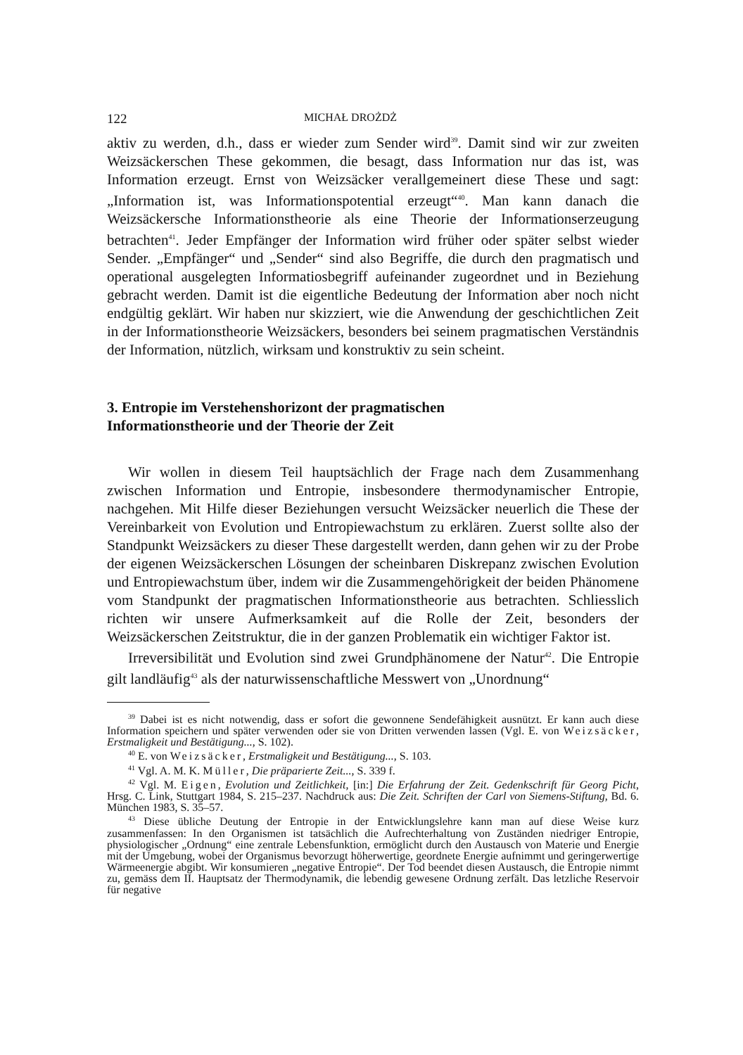122 MICHAŁ DROŻDŻ
aktiv zu werden, d.h., dass er wieder zum Sender wird<sup>39</sup>. Damit sind wir zur zweiten Weizsäckerschen These gekommen, die besagt, dass Information nur das ist, was Information erzeugt. Ernst von Weizsäcker verallgemeinert diese These und sagt: „Information ist, was Informationspotential erzeugt“<sup>40</sup>. Man kann danach die Weizsäckersche Informationstheorie als eine Theorie der Informationserzeugung betrachten<sup>41</sup>. Jeder Empfänger der Information wird früher oder später selbst wieder Sender. „Empfänger“ und „Sender“ sind also Begriffe, die durch den pragmatisch und operational ausgelegten Informatiosbegriff aufeinander zugeordnet und in Beziehung gebracht werden. Damit ist die eigentliche Bedeutung der Information aber noch nicht endgültig geklärt. Wir haben nur skizziert, wie die Anwendung der geschichtlichen Zeit in der Informationstheorie Weizsäckers, besonders bei seinem pragmatischen Verständnis der Information, nützlich, wirksam und konstruktiv zu sein scheint.
3. Entropie im Verstehenshorizont der pragmatischen
Informationstheorie und der Theorie der Zeit
Wir wollen in diesem Teil hauptsächlich der Frage nach dem Zusammenhang zwischen Information und Entropie, insbesondere thermodynamischer Entropie, nachgehen. Mit Hilfe dieser Beziehungen versucht Weizsäcker neuerlich die These der Vereinbarkeit von Evolution und Entropiewachstum zu erklären. Zuerst sollte also der Standpunkt Weizsäckers zu dieser These dargestellt werden, dann gehen wir zu der Probe der eigenen Weizsäckerschen Lösungen der scheinbaren Diskrepanz zwischen Evolution und Entropiewachstum über, indem wir die Zusammengehörigkeit der beiden Phänomene vom Standpunkt der pragmatischen Informationstheorie aus betrachten. Schliesslich richten wir unsere Aufmerksamkeit auf die Rolle der Zeit, besonders der Weizsäckerschen Zeitstruktur, die in der ganzen Problematik ein wichtiger Faktor ist.
Irreversibilität und Evolution sind zwei Grundphänomene der Natur<sup>42</sup>. Die Entropie gilt landläufig<sup>43</sup> als der naturwissenschaftliche Messwert von „Unordnung“
<sup>39</sup> Dabei ist es nicht notwendig, dass er sofort die gewonnene Sendefähigkeit ausnützt. Er kann auch diese Information speichern und später verwenden oder sie von Dritten verwenden lassen (Vgl. E. von Weizsäcker, Erstmaligkeit und Bestätigung..., S. 102).
<sup>40</sup> E. von Weizsäcker, Erstmaligkeit und Bestätigung..., S. 103.
<sup>41</sup> Vgl. A. M. K. Müller, Die präparierte Zeit..., S. 339 f.
<sup>42</sup> Vgl. M. Eigen, Evolution und Zeitlichkeit, [in:] Die Erfahrung der Zeit. Gedenkschrift für Georg Picht, Hrsg. C. Link, Stuttgart 1984, S. 215–237. Nachdruck aus: Die Zeit. Schriften der Carl von Siemens-Stiftung, Bd. 6. München 1983, S. 35–57.
<sup>43</sup> Diese übliche Deutung der Entropie in der Entwicklungslehre kann man auf diese Weise kurz zusammenfassen: In den Organismen ist tatsächlich die Aufrechterhaltung von Zuständen niedriger Entropie, physiologischer „Ordnung“ eine zentrale Lebensfunktion, ermöglicht durch den Austausch von Materie und Energie mit der Umgebung, wobei der Organismus bevorzugt höherwertige, geordnete Energie aufnimmt und geringerwertige Wärmeenergie abgibt. Wir konsumieren „negative Entropie“. Der Tod beendet diesen Austausch, die Entropie nimmt zu, gemäss dem II. Hauptsatz der Thermodynamik, die lebendig gewesene Ordnung zerfält. Das letzliche Reservoir für negative